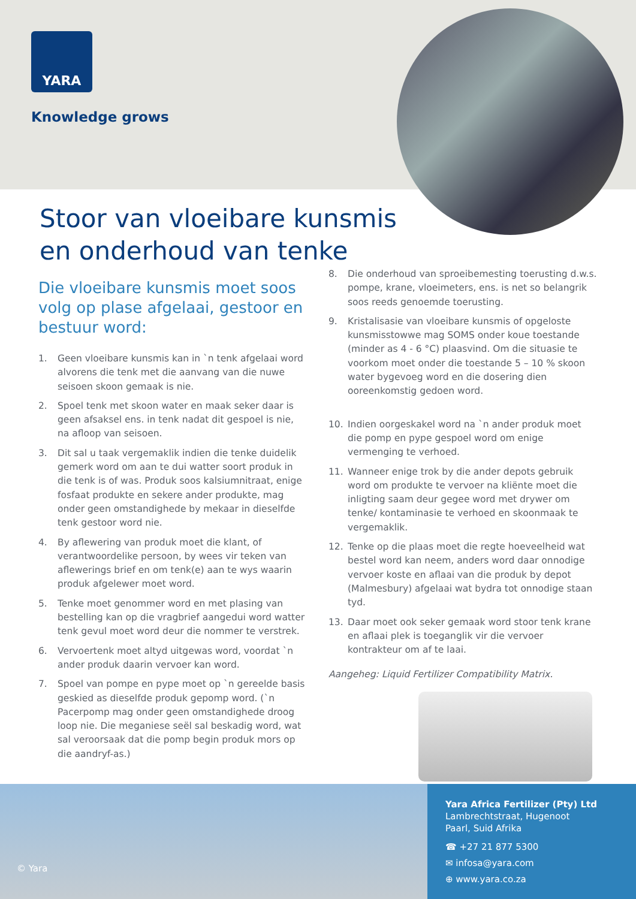YARA
Knowledge grows
Stoor van vloeibare kunsmis
en onderhoud van tenke
Die vloeibare kunsmis moet soos volg op plase afgelaai, gestoor en bestuur word:
1. Geen vloeibare kunsmis kan in `n tenk afgelaai word alvorens die tenk met die aanvang van die nuwe seisoen skoon gemaak is nie.
2. Spoel tenk met skoon water en maak seker daar is geen afsaksel ens. in tenk nadat dit gespoel is nie, na afloop van seisoen.
3. Dit sal u taak vergemaklik indien die tenke duidelik gemerk word om aan te dui watter soort produk in die tenk is of was. Produk soos kalsiumnitraat, enige fosfaat produkte en sekere ander produkte, mag onder geen omstandighede by mekaar in dieselfde tenk gestoor word nie.
4. By aflewering van produk moet die klant, of verantwoordelike persoon, by wees vir teken van aflewerings brief en om tenk(e) aan te wys waarin produk afgelewer moet word.
5. Tenke moet genommer word en met plasing van bestelling kan op die vragbrief aangedui word watter tenk gevul moet word deur die nommer te verstrek.
6. Vervoertenk moet altyd uitgewas word, voordat `n ander produk daarin vervoer kan word.
7. Spoel van pompe en pype moet op `n gereelde basis geskied as dieselfde produk gepomp word. (`n Pacerpomp mag onder geen omstandighede droog loop nie. Die meganiese seël sal beskadig word, wat sal veroorsaak dat die pomp begin produk mors op die aandryf-as.)
8. Die onderhoud van sproeibemesting toerusting d.w.s. pompe, krane, vloeimeters, ens. is net so belangrik soos reeds genoemde toerusting.
9. Kristalisasie van vloeibare kunsmis of opgeloste kunsmisstowwe mag SOMS onder koue toestande (minder as 4 - 6 °C) plaasvind. Om die situasie te voorkom moet onder die toestande 5 – 10 % skoon water bygevoeg word en die dosering dien ooreenkomstig gedoen word.
10. Indien oorgeskakel word na `n ander produk moet die pomp en pype gespoel word om enige vermenging te verhoed.
11. Wanneer enige trok by die ander depots gebruik word om produkte te vervoer na kliënte moet die inligting saam deur gegee word met drywer om tenke/ kontaminasie te verhoed en skoonmaak te vergemaklik.
12. Tenke op die plaas moet die regte hoeveelheid wat bestel word kan neem, anders word daar onnodige vervoer koste en aflaai van die produk by depot (Malmesbury) afgelaai wat bydra tot onnodige staan tyd.
13. Daar moet ook seker gemaak word stoor tenk krane en aflaai plek is toeganglik vir die vervoer kontrakteur om af te laai.
Aangeheg: Liquid Fertilizer Compatibility Matrix.
© Yara
Yara Africa Fertilizer (Pty) Ltd
Lambrechtstraat, Hugenoot
Paarl, Suid Afrika
☎ +27 21 877 5300
✉ infosa@yara.com
⊕ www.yara.co.za